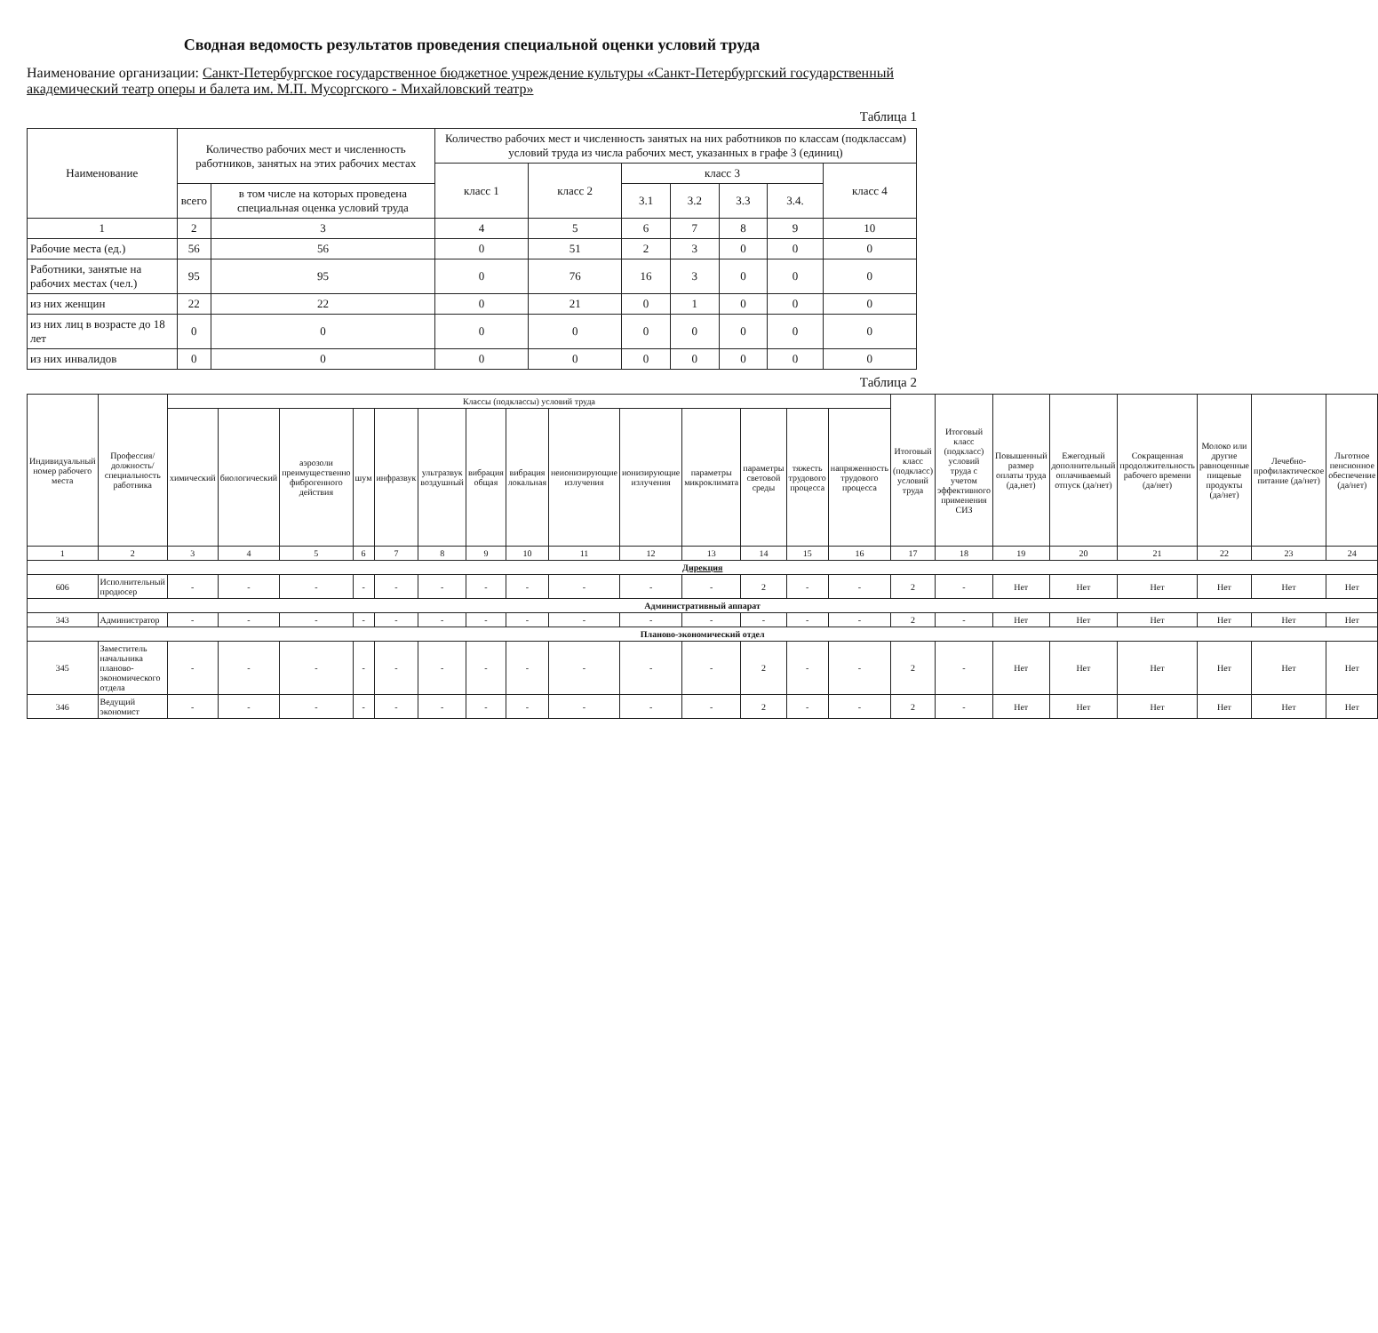Сводная ведомость результатов проведения специальной оценки условий труда
Наименование организации: Санкт-Петербургское государственное бюджетное учреждение культуры «Санкт-Петербургский государственный академический театр оперы и балета им. М.П. Мусоргского - Михайловский театр»
Таблица 1
| Наименование | Количество рабочих мест и численность работников, занятых на этих рабочих местах | | Количество рабочих мест и численность занятых на них работников по классам (подклассам) условий труда из числа рабочих мест, указанных в графе 3 (единиц) | | | | | | |
| --- | --- | --- | --- | --- | --- | --- | --- | --- | --- |
| | | | класс 1 | класс 2 | класс 3 | | | | класс 4 |
| | всего | в том числе на которых проведена специальная оценка условий труда | | | 3.1 | 3.2 | 3.3 | 3.4. | |
| 1 | 2 | 3 | 4 | 5 | 6 | 7 | 8 | 9 | 10 |
| Рабочие места (ед.) | 56 | 56 | 0 | 51 | 2 | 3 | 0 | 0 | 0 |
| Работники, занятые на рабочих местах (чел.) | 95 | 95 | 0 | 76 | 16 | 3 | 0 | 0 | 0 |
| из них женщин | 22 | 22 | 0 | 21 | 0 | 1 | 0 | 0 | 0 |
| из них лиц в возрасте до 18 лет | 0 | 0 | 0 | 0 | 0 | 0 | 0 | 0 | 0 |
| из них инвалидов | 0 | 0 | 0 | 0 | 0 | 0 | 0 | 0 | 0 |
Таблица 2
| Индивидуальный номер рабочего места | Профессия/ должность/ специальность работника | Классы (подклассы) условий труда | | | | | | | | | | | | | | Итоговый класс (подкласс) условий труда | Итоговый класс (подкласс) условий труда с учетом эффективного применения СИЗ | Повышенный размер оплаты труда (да,нет) | Ежегодный дополнительный оплачиваемый отпуск (да/нет) | Сокращенная продолжительность рабочего времени (да/нет) | Молоко или другие равноценные пищевые продукты (да/нет) | Лечебно-профилактическое питание (да/нет) | Льготное пенсионное обеспечение (да/нет) |
| --- | --- | --- | --- | --- | --- | --- | --- | --- | --- | --- | --- | --- | --- | --- | --- | --- | --- | --- | --- | --- | --- | --- | --- |
| | | химический | биологический | аэрозоли преимущественно фиброгенного действия | шум | инфразвук | ультразвук воздушный | вибрация общая | вибрация локальная | неионизирующие излучения | ионизирующие излучения | параметры микроклимата | параметры световой среды | тяжесть трудового процесса | напряженность трудового процесса | | | | | | | | |
| 1 | 2 | 3 | 4 | 5 | 6 | 7 | 8 | 9 | 10 | 11 | 12 | 13 | 14 | 15 | 16 | 17 | 18 | 19 | 20 | 21 | 22 | 23 | 24 |
| Дирекция | | | | | | | | | | | | | | | | | | | | | | | |
| 606 | Исполнительный продюсер | - | - | - | - | - | - | - | - | - | - | - | 2 | - | - | 2 | - | Нет | Нет | Нет | Нет | Нет | Нет |
| Административный аппарат | | | | | | | | | | | | | | | | | | | | | | | |
| 343 | Администратор | - | - | - | - | - | - | - | - | - | - | - | - | - | - | 2 | - | Нет | Нет | Нет | Нет | Нет | Нет |
| Планово-экономический отдел | | | | | | | | | | | | | | | | | | | | | | | |
| 345 | Заместитель начальника планово-экономического отдела | - | - | - | - | - | - | - | - | - | - | - | 2 | - | - | 2 | - | Нет | Нет | Нет | Нет | Нет | Нет |
| 346 | Ведущий экономист | - | - | - | - | - | - | - | - | - | - | - | 2 | - | - | 2 | - | Нет | Нет | Нет | Нет | Нет | Нет |